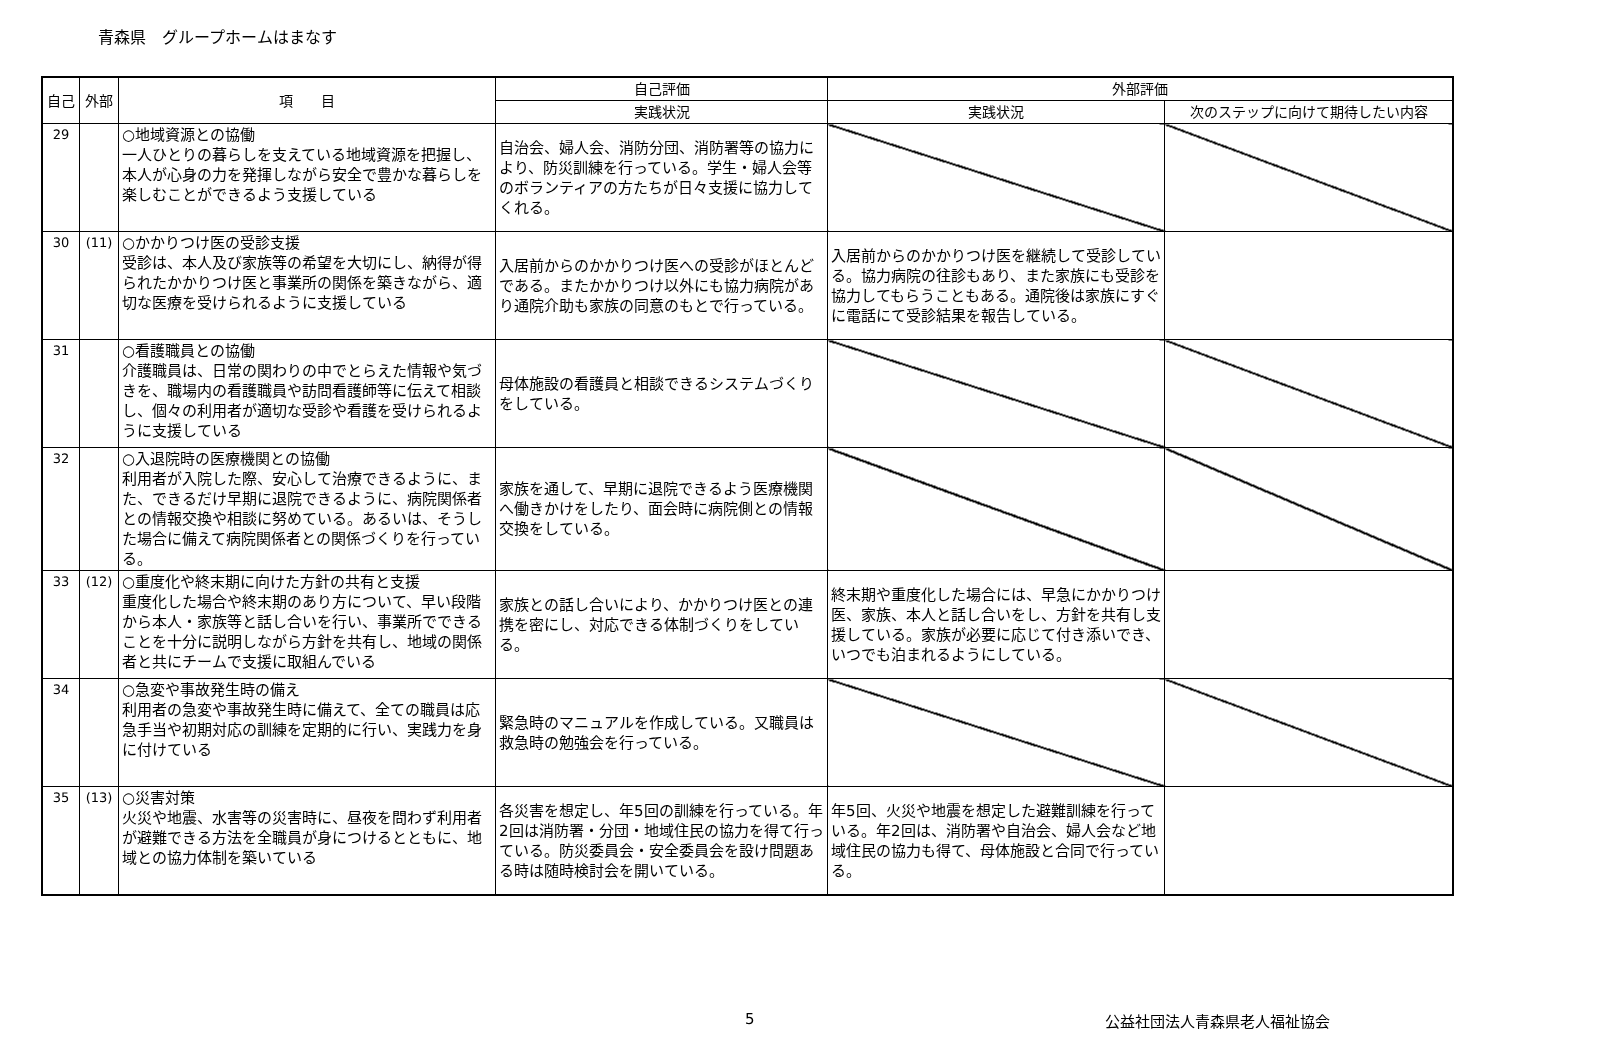青森県　グループホームはまなす
| 自己 | 外部 | 項 目 | 自己評価 | 外部評価 | |
| --- | --- | --- | --- | --- | --- |
| | | | 実践状況 | 実践状況 | 次のステップに向けて期待したい内容 |
| 29 | | ○地域資源との協働 一人ひとりの暮らしを支えている地域資源を把握し、本人が心身の力を発揮しながら安全で豊かな暮らしを楽しむことができるよう支援している | 自治会、婦人会、消防分団、消防署等の協力により、防災訓練を行っている。学生・婦人会等のボランティアの方たちが日々支援に協力してくれる。 | | |
| 30 | (11) | ○かかりつけ医の受診支援 受診は、本人及び家族等の希望を大切にし、納得が得られたかかりつけ医と事業所の関係を築きながら、適切な医療を受けられるように支援している | 入居前からのかかりつけ医への受診がほとんどである。またかかりつけ以外にも協力病院があり通院介助も家族の同意のもとで行っている。 | 入居前からのかかりつけ医を継続して受診している。協力病院の往診もあり、また家族にも受診を協力してもらうこともある。通院後は家族にすぐに電話にて受診結果を報告している。 | |
| 31 | | ○看護職員との協働 介護職員は、日常の関わりの中でとらえた情報や気づきを、職場内の看護職員や訪問看護師等に伝えて相談し、個々の利用者が適切な受診や看護を受けられるように支援している | 母体施設の看護員と相談できるシステムづくりをしている。 | | |
| 32 | | ○入退院時の医療機関との協働 利用者が入院した際、安心して治療できるように、また、できるだけ早期に退院できるように、病院関係者との情報交換や相談に努めている。あるいは、そうした場合に備えて病院関係者との関係づくりを行っている。 | 家族を通して、早期に退院できるよう医療機関へ働きかけをしたり、面会時に病院側との情報交換をしている。 | | |
| 33 | (12) | ○重度化や終末期に向けた方針の共有と支援 重度化した場合や終末期のあり方について、早い段階から本人・家族等と話し合いを行い、事業所でできることを十分に説明しながら方針を共有し、地域の関係者と共にチームで支援に取組んでいる | 家族との話し合いにより、かかりつけ医との連携を密にし、対応できる体制づくりをしている。 | 終末期や重度化した場合には、早急にかかりつけ医、家族、本人と話し合いをし、方針を共有し支援している。家族が必要に応じて付き添いでき、いつでも泊まれるようにしている。 | |
| 34 | | ○急変や事故発生時の備え 利用者の急変や事故発生時に備えて、全ての職員は応急手当や初期対応の訓練を定期的に行い、実践力を身に付けている | 緊急時のマニュアルを作成している。又職員は救急時の勉強会を行っている。 | | |
| 35 | (13) | ○災害対策 火災や地震、水害等の災害時に、昼夜を問わず利用者が避難できる方法を全職員が身につけるとともに、地域との協力体制を築いている | 各災害を想定し、年5回の訓練を行っている。年2回は消防署・分団・地域住民の協力を得て行っている。防災委員会・安全委員会を設け問題ある時は随時検討会を開いている。 | 年5回、火災や地震を想定した避難訓練を行っている。年2回は、消防署や自治会、婦人会など地域住民の協力も得て、母体施設と合同で行っている。 | |
5 公益社団法人青森県老人福祉協会